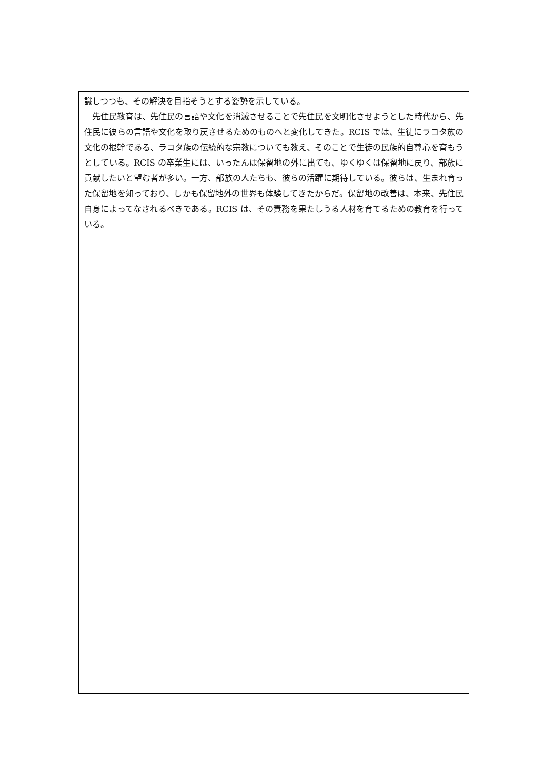識しつつも、その解決を目指そうとする姿勢を示している。
　先住民教育は、先住民の言語や文化を消滅させることで先住民を文明化させようとした時代から、先住民に彼らの言語や文化を取り戻させるためのものへと変化してきた。RCIS では、生徒にラコタ族の文化の根幹である、ラコタ族の伝統的な宗教についても教え、そのことで生徒の民族的自尊心を育もうとしている。RCIS の卒業生には、いったんは保留地の外に出ても、ゆくゆくは保留地に戻り、部族に貢献したいと望む者が多い。一方、部族の人たちも、彼らの活躍に期待している。彼らは、生まれ育った保留地を知っており、しかも保留地外の世界も体験してきたからだ。保留地の改善は、本来、先住民自身によってなされるべきである。RCIS は、その責務を果たしうる人材を育てるための教育を行っている。